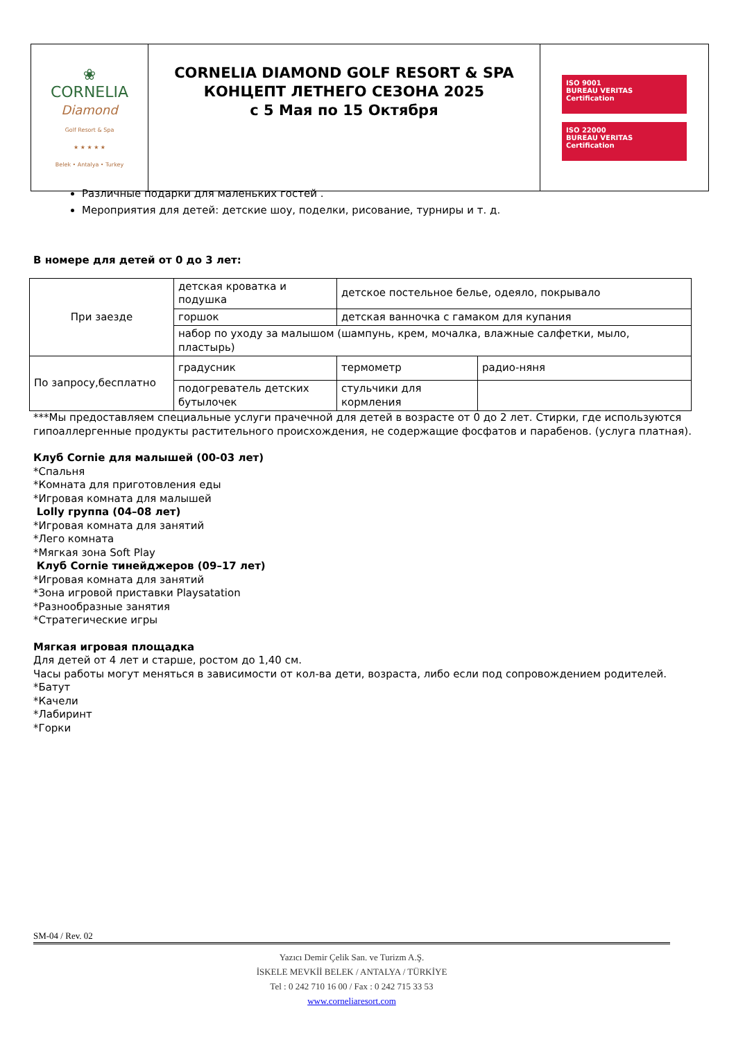| ❀ CORNELIA Diamond Golf Resort & Spa ★ ★ ★ ★ ★ Belek • Antalya • Turkey | CORNELIA DIAMOND GOLF RESORT & SPA КОНЦЕПТ ЛЕТНЕГО СЕЗОНА 2025 с 5 Мая по 15 Октября | ISO 9001 BUREAU VERITAS Certification ISO 22000 BUREAU VERITAS Certification |
Различные подарки для маленьких гостей .
Мероприятия для детей: детские шоу, поделки, рисование, турниры и т. д.
В номере для детей от 0 до 3 лет:
| При заезде | детская кроватка и подушка | детское постельное белье, одеяло, покрывало | |
| | горшок | детская ванночка с гамаком для купания | |
| | набор по уходу за малышом (шампунь, крем, мочалка, влажные салфетки, мыло, пластырь) | | |
| По запросу,бесплатно | градусник | термометр | радио-няня |
| | подогреватель детских бутылочек | стульчики для кормления | |
***Мы предоставляем специальные услуги прачечной для детей в возрасте от 0 до 2 лет. Стирки, где используются гипоаллергенные продукты растительного происхождения, не содержащие фосфатов и парабенов. (услуга платная).
Клуб Cornie для малышей (00-03 лет)
*Спальня
*Комната для приготовления еды
*Игровая комната для малышей
Lolly группа (04–08 лет)
*Игровая комната для занятий
*Лего комната
*Мягкая зона Soft Play
Клуб Cornie тинейджеров (09–17 лет)
*Игровая комната для занятий
*Зона игровой приставки Playsatation
*Разнообразные занятия
*Стратегические игры
Мягкая игровая площадка
Для детей от 4 лет и старше, ростом до 1,40 см.
Часы работы могут меняться в зависимости от кол-ва дети, возраста, либо если под сопровождением родителей.
*Батут
*Качели
*Лабиринт
*Горки
SM-04 / Rev. 02
Yazıcı Demir Çelik San. ve Turizm A.Ş.
İSKELE MEVKİİ BELEK / ANTALYA / TÜRKİYE
Tel : 0 242 710 16 00 / Fax : 0 242 715 33 53
www.corneliaresort.com